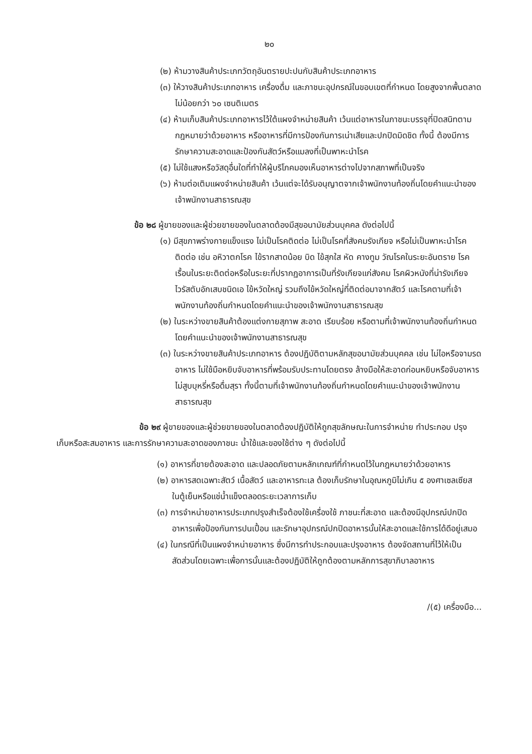๒๐
(๒) ห้ามวางสินค้าประเภทวัตถุอันตรายปะปนกับสินค้าประเภทอาหาร
(๓) ให้วางสินค้าประเภทอาหาร เครื่องดื่ม และภาชนะอุปกรณ์ในขอบเขตที่กำหนด โดยสูงจากพื้นตลาดไม่น้อยกว่า ๖๐ เซนติเมตร
(๔) ห้ามเก็บสินค้าประเภทอาหารไว้ใต้แผงจำหน่ายสินค้า เว้นแต่อาหารในภาชนะบรรจุที่ปิดสนิทตามกฎหมายว่าด้วยอาหาร หรืออาหารที่มีการป้องกันการเน่าเสียและปกปิดมิดชิด ทั้งนี้ ต้องมีการรักษาความสะอาดและป้องกันสัตว์หรือแมลงที่เป็นพาหะนำโรค
(๕) ไม่ใช้แสงหรือวัสดุอื่นใดที่ทำให้ผู้บริโภคมองเห็นอาหารต่างไปจากสภาพที่เป็นจริง
(๖) ห้ามต่อเติมแผงจำหน่ายสินค้า เว้นแต่จะได้รับอนุญาตจากเจ้าพนักงานท้องถิ่นโดยคำแนะนำของเจ้าพนักงานสาธารณสุข
ข้อ ๒๘ ผู้ขายของและผู้ช่วยขายของในตลาดต้องมีสุขอนามัยส่วนบุคคล ดังต่อไปนี้
(๑) มีสุขภาพร่างกายแข็งแรง ไม่เป็นโรคติดต่อ ไม่เป็นโรคที่สังคมรังเกียจ หรือไม่เป็นพาหะนำโรคติดต่อ เช่น อหิวาตกโรค ไข้รากสาดน้อย บิด ไข้สุกใส หัด คางทูม วัณโรคในระยะอันตราย โรคเรื้อนในระยะติดต่อหรือในระยะที่ปรากฏอาการเป็นที่รังเกียจแก่สังคม โรคผิวหนังที่น่ารังเกียจ ไวรัสตับอักเสบชนิดเอ ไข้หวัดใหญ่ รวมถึงไข้หวัดใหญ่ที่ติดต่อมาจากสัตว์ และโรคตามที่เจ้าพนักงานท้องถิ่นกำหนดโดยคำแนะนำของเจ้าพนักงานสาธารณสุข
(๒) ในระหว่างขายสินค้าต้องแต่งกายสุภาพ สะอาด เรียบร้อย หรือตามที่เจ้าพนักงานท้องถิ่นกำหนดโดยคำแนะนำของเจ้าพนักงานสาธารณสุข
(๓) ในระหว่างขายสินค้าประเภทอาหาร ต้องปฏิบัติตามหลักสุขอนามัยส่วนบุคคล เช่น ไม่ไอหรือจามรดอาหาร ไม่ใช้มือหยิบจับอาหารที่พร้อมรับประทานโดยตรง ล้างมือให้สะอาดก่อนหยิบหรือจับอาหาร ไม่สูบบุหรี่หรือดื่มสุรา ทั้งนี้ตามที่เจ้าพนักงานท้องถิ่นกำหนดโดยคำแนะนำของเจ้าพนักงานสาธารณสุข
ข้อ ๒๙ ผู้ขายของและผู้ช่วยขายของในตลาดต้องปฏิบัติให้ถูกสุขลักษณะในการจำหน่าย ทำประกอบ ปรุง เก็บหรือสะสมอาหาร และการรักษาความสะอาดของภาชนะ น้ำใช้และของใช้ต่าง ๆ ดังต่อไปนี้
(๑) อาหารที่ขายต้องสะอาด และปลอดภัยตามหลักเกณฑ์ที่กำหนดไว้ในกฎหมายว่าด้วยอาหาร
(๒) อาหารสดเฉพาะสัตว์ เนื้อสัตว์ และอาหารทะเล ต้องเก็บรักษาในอุณหภูมิไม่เกิน ๕ องศาเซลเซียส ในตู้เย็นหรือแช่น้ำแข็งตลอดระยะเวลาการเก็บ
(๓) การจำหน่ายอาหารประเภทปรุงสำเร็จต้องใช้เครื่องใช้ ภาชนะที่สะอาด และต้องมีอุปกรณ์ปกปิดอาหารเพื่อป้องกันการปนเปื้อน และรักษาอุปกรณ์ปกปิดอาหารนั้นให้สะอาดและใช้การได้ดีอยู่เสมอ
(๔) ในกรณีที่เป็นแผงจำหน่ายอาหาร ซึ่งมีการทำประกอบและปรุงอาหาร ต้องจัดสถานที่ไว้ให้เป็นสัดส่วนโดยเฉพาะเพื่อการนั้นและต้องปฏิบัติให้ถูกต้องตามหลักการสุขาภิบาลอาหาร
/(๕) เครื่องมือ...